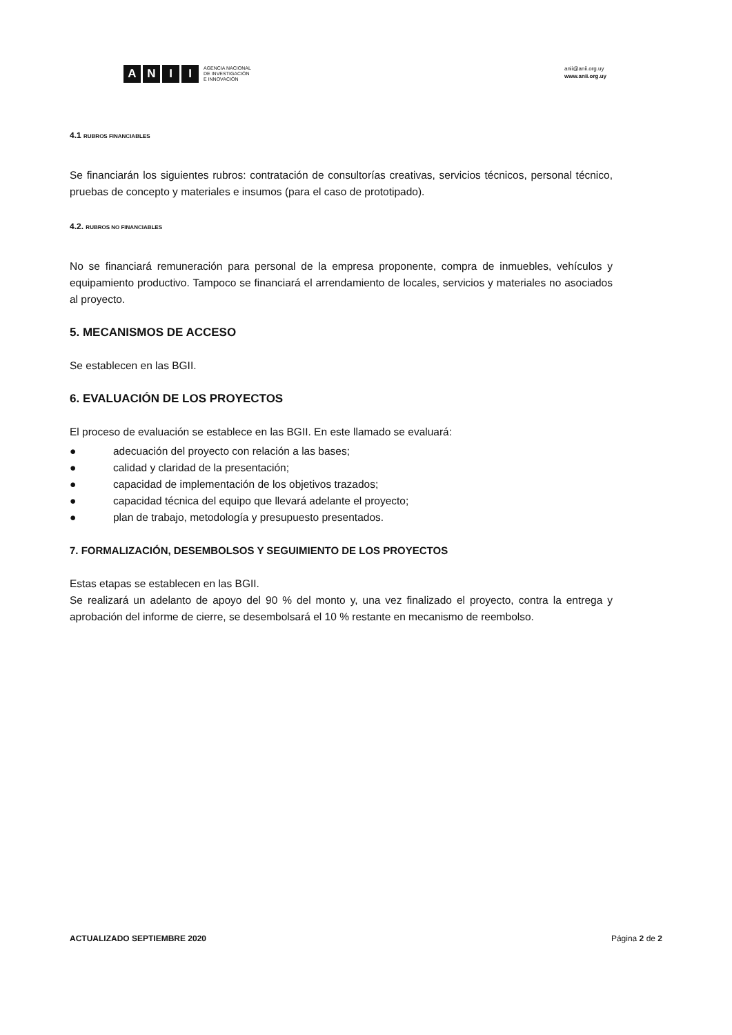ANII
AGENCIA NACIONAL
DE INVESTIGACIÓN
E INNOVACIÓN
anii@anii.org.uy
www.anii.org.uy
4.1 RUBROS FINANCIABLES
Se financiarán los siguientes rubros: contratación de consultorías creativas, servicios técnicos, personal técnico, pruebas de concepto y materiales e insumos (para el caso de prototipado).
4.2. RUBROS NO FINANCIABLES
No se financiará remuneración para personal de la empresa proponente, compra de inmuebles, vehículos y equipamiento productivo. Tampoco se financiará el arrendamiento de locales, servicios y materiales no asociados al proyecto.
5. MECANISMOS DE ACCESO
Se establecen en las BGII.
6. EVALUACIÓN DE LOS PROYECTOS
El proceso de evaluación se establece en las BGII. En este llamado se evaluará:
● adecuación del proyecto con relación a las bases;
● calidad y claridad de la presentación;
● capacidad de implementación de los objetivos trazados;
● capacidad técnica del equipo que llevará adelante el proyecto;
● plan de trabajo, metodología y presupuesto presentados.
7. FORMALIZACIÓN, DESEMBOLSOS Y SEGUIMIENTO DE LOS PROYECTOS
Estas etapas se establecen en las BGII.
Se realizará un adelanto de apoyo del 90 % del monto y, una vez finalizado el proyecto, contra la entrega y aprobación del informe de cierre, se desembolsará el 10 % restante en mecanismo de reembolso.
ACTUALIZADO SEPTIEMBRE 2020 Página 2 de 2